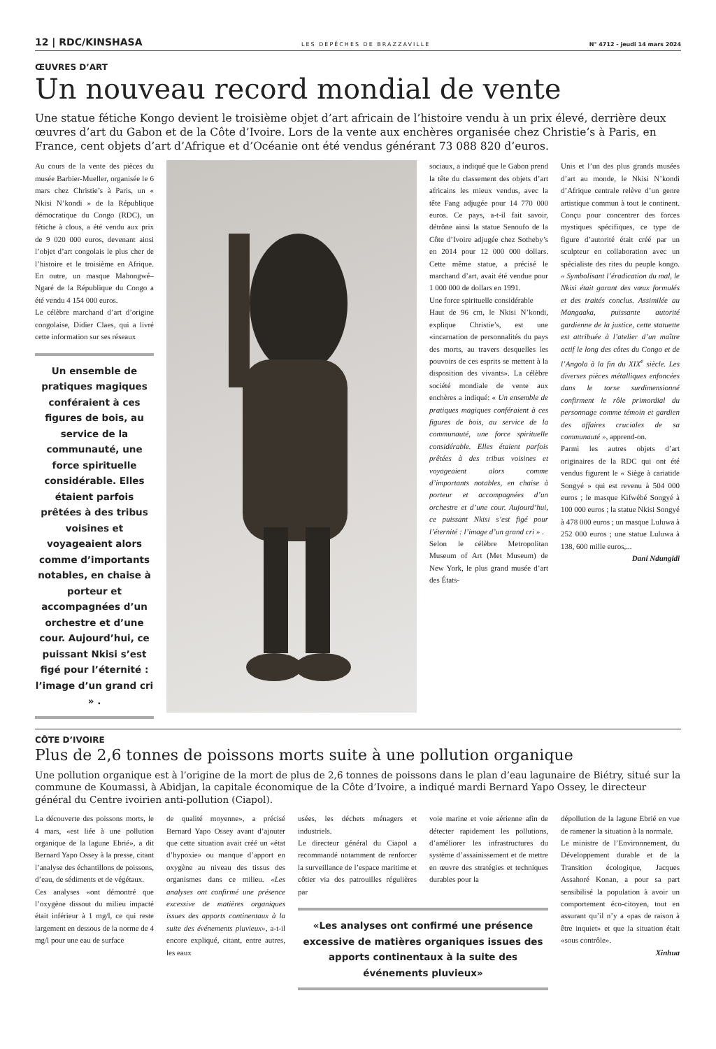12 | RDC/KINSHASA LES DÉPÊCHES DE BRAZZAVILLE N° 4712 - jeudi 14 mars 2024
ŒUVRES D’ART
Un nouveau record mondial de vente
Une statue fétiche Kongo devient le troisième objet d’art africain de l’histoire vendu à un prix élevé, derrière deux œuvres d’art du Gabon et de la Côte d’Ivoire. Lors de la vente aux enchères organisée chez Christie’s à Paris, en France, cent objets d’art d’Afrique et d’Océanie ont été vendus générant 73 088 820 d’euros.
Au cours de la vente des pièces du musée Barbier-Mueller, organisée le 6 mars chez Christie’s à Paris, un « Nkisi N’kondi » de la République démocratique du Congo (RDC), un fétiche à clous, a été vendu aux prix de 9 020 000 euros, devenant ainsi l’objet d’art congolais le plus cher de l’histoire et le troisième en Afrique. En outre, un masque Mahongwé–Ngaré de la République du Congo a été vendu 4 154 000 euros.
Le célèbre marchand d’art d’origine congolaise, Didier Claes, qui a livré cette information sur ses réseaux
Un ensemble de pratiques magiques conféraient à ces figures de bois, au service de la communauté, une force spirituelle considérable. Elles étaient parfois prêtées à des tribus voisines et voyageaient alors comme d’importants notables, en chaise à porteur et accompagnées d’un orchestre et d’une cour. Aujourd’hui, ce puissant Nkisi s’est figé pour l’éternité : l’image d’un grand cri » .
sociaux, a indiqué que le Gabon prend la tête du classement des objets d’art africains les mieux vendus, avec la tête Fang adjugée pour 14 770 000 euros. Ce pays, a-t-il fait savoir, détrône ainsi la statue Senoufo de la Côte d’Ivoire adjugée chez Sotheby’s en 2014 pour 12 000 000 dollars. Cette même statue, a précisé le marchand d’art, avait été vendue pour 1 000 000 de dollars en 1991.
Une force spirituelle considérable
Haut de 96 cm, le Nkisi N’kondi, explique Christie’s, est une «incarnation de personnalités du pays des morts, au travers desquelles les pouvoirs de ces esprits se mettent à la disposition des vivants». La célèbre société mondiale de vente aux enchères a indiqué: « Un ensemble de pratiques magiques conféraient à ces figures de bois, au service de la communauté, une force spirituelle considérable. Elles étaient parfois prêtées à des tribus voisines et voyageaient alors comme d’importants notables, en chaise à porteur et accompagnées d’un orchestre et d’une cour. Aujourd’hui, ce puissant Nkisi s’est figé pour l’éternité : l’image d’un grand cri » .
Selon le célèbre Metropolitan Museum of Art (Met Museum) de New York, le plus grand musée d’art des États-
Unis et l’un des plus grands musées d’art au monde, le Nkisi N’kondi d’Afrique centrale relève d’un genre artistique commun à tout le continent. Conçu pour concentrer des forces mystiques spécifiques, ce type de figure d’autorité était créé par un sculpteur en collaboration avec un spécialiste des rites du peuple kongo. « Symbolisant l’éradication du mal, le Nkisi était garant des vœux formulés et des traités conclus. Assimilée au Mangaaka, puissante autorité gardienne de la justice, cette statuette est attribuée à l’atelier d’un maître actif le long des côtes du Congo et de l’Angola à la fin du XIX<sup>e</sup> siècle. Les diverses pièces métalliques enfoncées dans le torse surdimensionné confirment le rôle primordial du personnage comme témoin et gardien des affaires cruciales de sa communauté », apprend-on.
Parmi les autres objets d’art originaires de la RDC qui ont été vendus figurent le « Siège à cariatide Songyé » qui est revenu à 504 000 euros ; le masque Kifwébé Songyé à 100 000 euros ; la statue Nkisi Songyé à 478 000 euros ; un masque Luluwa à 252 000 euros ; une statue Luluwa à 138, 600 mille euros,...
Dani Ndungidi
CÔTE D’IVOIRE
Plus de 2,6 tonnes de poissons morts suite à une pollution organique
Une pollution organique est à l’origine de la mort de plus de 2,6 tonnes de poissons dans le plan d’eau lagunaire de Biétry, situé sur la commune de Koumassi, à Abidjan, la capitale économique de la Côte d’Ivoire, a indiqué mardi Bernard Yapo Ossey, le directeur général du Centre ivoirien anti-pollution (Ciapol).
La découverte des poissons morts, le 4 mars, «est liée à une pollution organique de la lagune Ebrié», a dit Bernard Yapo Ossey à la presse, citant l’analyse des échantillons de poissons, d’eau, de sédiments et de végétaux.
Ces analyses «ont démontré que l’oxygène dissout du milieu impacté était inférieur à 1 mg/l, ce qui reste largement en dessous de la norme de 4 mg/l pour une eau de surface
de qualité moyenne», a précisé Bernard Yapo Ossey avant d’ajouter que cette situation avait créé un «état d’hypoxie» ou manque d’apport en oxygène au niveau des tissus des organismes dans ce milieu. «Les analyses ont confirmé une présence excessive de matières organiques issues des apports continentaux à la suite des événements pluvieux», a-t-il encore expliqué, citant, entre autres, les eaux
usées, les déchets ménagers et industriels.
Le directeur général du Ciapol a recommandé notamment de renforcer la surveillance de l’espace maritime et côtier via des patrouilles régulières par
voie marine et voie aérienne afin de détecter rapidement les pollutions, d’améliorer les infrastructures du système d’assainissement et de mettre en œuvre des stratégies et techniques durables pour la
«Les analyses ont confirmé une présence excessive de matières organiques issues des apports continentaux à la suite des événements pluvieux»
dépollution de la lagune Ebrié en vue de ramener la situation à la normale.
Le ministre de l’Environnement, du Développement durable et de la Transition écologique, Jacques Assahoré Konan, a pour sa part sensibilisé la population à avoir un comportement éco-citoyen, tout en assurant qu’il n’y a «pas de raison à être inquiet» et que la situation était «sous contrôle».
Xinhua